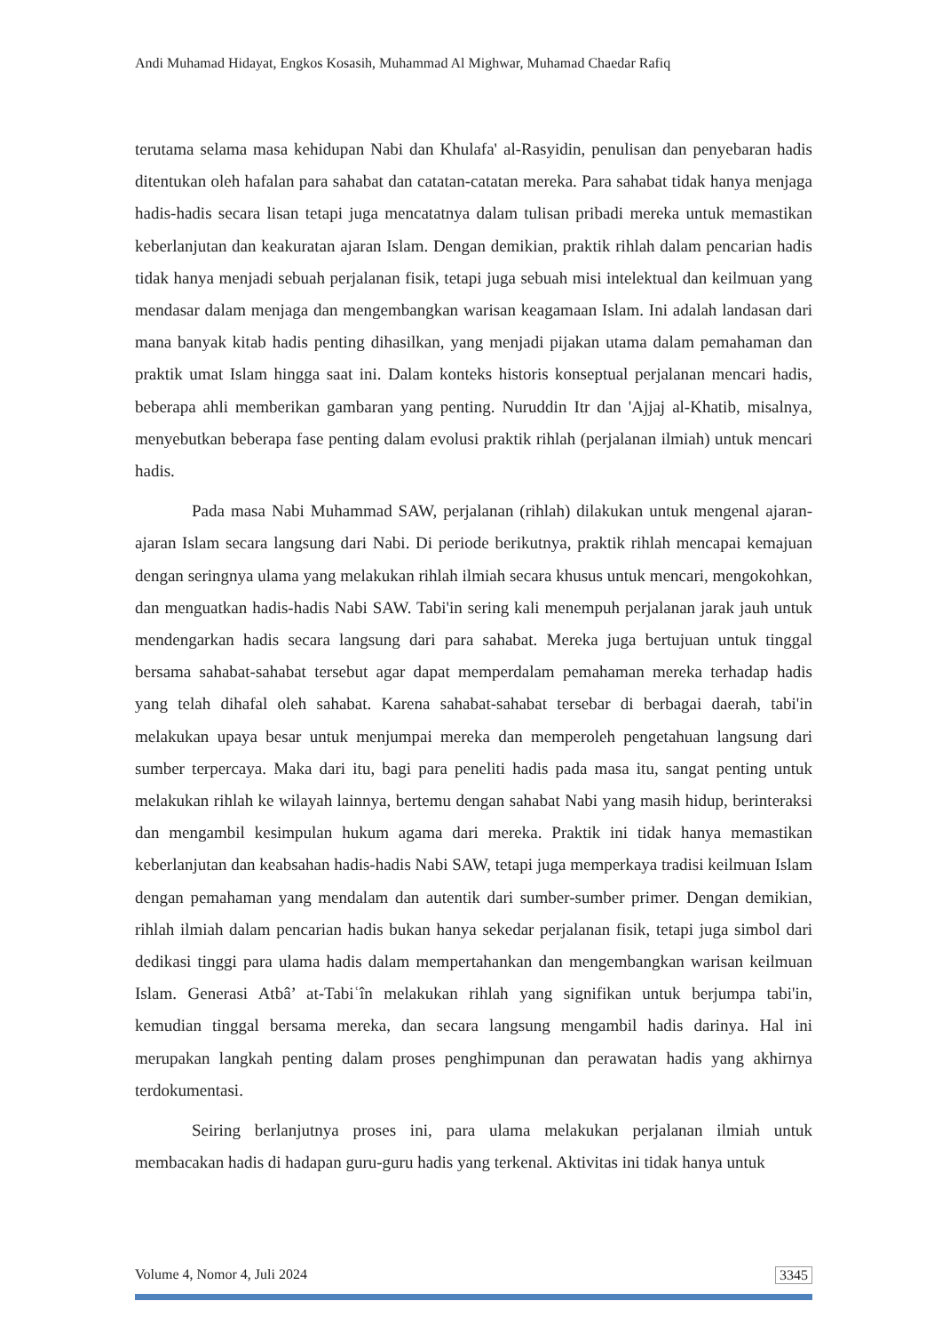Andi Muhamad Hidayat, Engkos Kosasih, Muhammad Al Mighwar, Muhamad Chaedar Rafiq
terutama selama masa kehidupan Nabi dan Khulafa' al-Rasyidin, penulisan dan penyebaran hadis ditentukan oleh hafalan para sahabat dan catatan-catatan mereka. Para sahabat tidak hanya menjaga hadis-hadis secara lisan tetapi juga mencatatnya dalam tulisan pribadi mereka untuk memastikan keberlanjutan dan keakuratan ajaran Islam. Dengan demikian, praktik rihlah dalam pencarian hadis tidak hanya menjadi sebuah perjalanan fisik, tetapi juga sebuah misi intelektual dan keilmuan yang mendasar dalam menjaga dan mengembangkan warisan keagamaan Islam. Ini adalah landasan dari mana banyak kitab hadis penting dihasilkan, yang menjadi pijakan utama dalam pemahaman dan praktik umat Islam hingga saat ini. Dalam konteks historis konseptual perjalanan mencari hadis, beberapa ahli memberikan gambaran yang penting. Nuruddin Itr dan 'Ajjaj al-Khatib, misalnya, menyebutkan beberapa fase penting dalam evolusi praktik rihlah (perjalanan ilmiah) untuk mencari hadis.
Pada masa Nabi Muhammad SAW, perjalanan (rihlah) dilakukan untuk mengenal ajaran-ajaran Islam secara langsung dari Nabi. Di periode berikutnya, praktik rihlah mencapai kemajuan dengan seringnya ulama yang melakukan rihlah ilmiah secara khusus untuk mencari, mengokohkan, dan menguatkan hadis-hadis Nabi SAW. Tabi'in sering kali menempuh perjalanan jarak jauh untuk mendengarkan hadis secara langsung dari para sahabat. Mereka juga bertujuan untuk tinggal bersama sahabat-sahabat tersebut agar dapat memperdalam pemahaman mereka terhadap hadis yang telah dihafal oleh sahabat. Karena sahabat-sahabat tersebar di berbagai daerah, tabi'in melakukan upaya besar untuk menjumpai mereka dan memperoleh pengetahuan langsung dari sumber terpercaya. Maka dari itu, bagi para peneliti hadis pada masa itu, sangat penting untuk melakukan rihlah ke wilayah lainnya, bertemu dengan sahabat Nabi yang masih hidup, berinteraksi dan mengambil kesimpulan hukum agama dari mereka. Praktik ini tidak hanya memastikan keberlanjutan dan keabsahan hadis-hadis Nabi SAW, tetapi juga memperkaya tradisi keilmuan Islam dengan pemahaman yang mendalam dan autentik dari sumber-sumber primer. Dengan demikian, rihlah ilmiah dalam pencarian hadis bukan hanya sekedar perjalanan fisik, tetapi juga simbol dari dedikasi tinggi para ulama hadis dalam mempertahankan dan mengembangkan warisan keilmuan Islam. Generasi Atbâ’ at-Tabiʿîn melakukan rihlah yang signifikan untuk berjumpa tabi'in, kemudian tinggal bersama mereka, dan secara langsung mengambil hadis darinya. Hal ini merupakan langkah penting dalam proses penghimpunan dan perawatan hadis yang akhirnya terdokumentasi.
Seiring berlanjutnya proses ini, para ulama melakukan perjalanan ilmiah untuk membacakan hadis di hadapan guru-guru hadis yang terkenal. Aktivitas ini tidak hanya untuk
Volume 4, Nomor 4, Juli 2024 3345